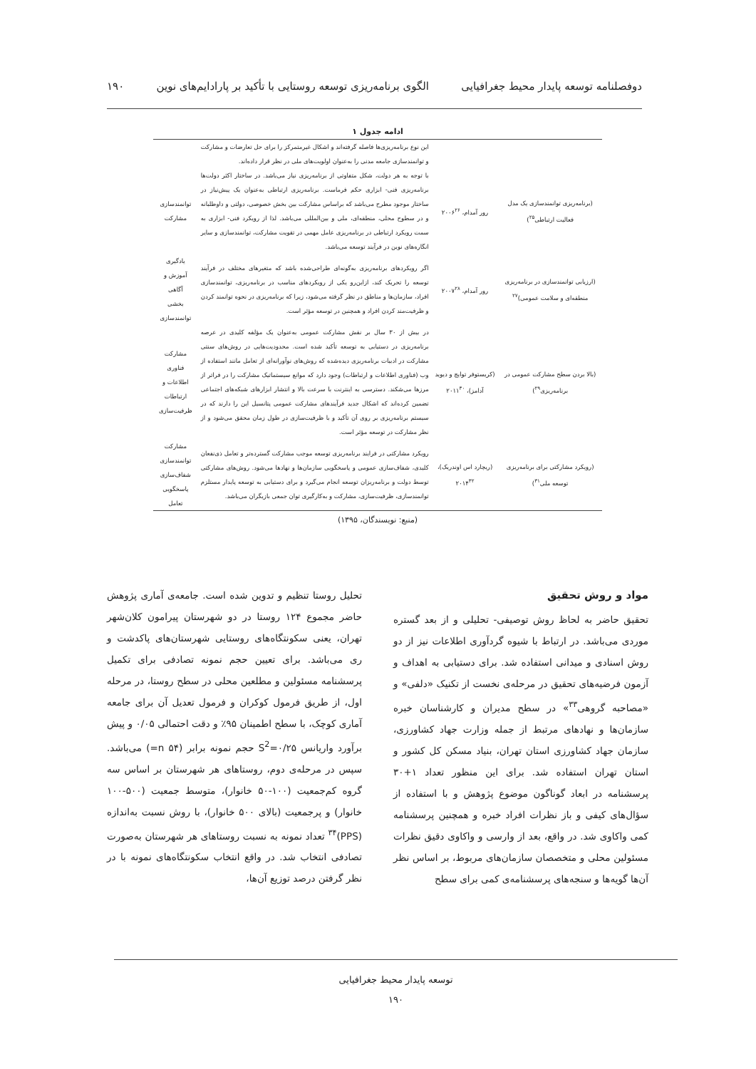دوفصلنامه توسعه پایدار محیط جغرافیایی الگوی برنامه‌ریزی توسعه روستایی با تأکید بر پارادایم‌های نوین ۱۹۰
ادامه جدول ۱
| | | این نوع برنامه‌ریزی‌ها فاصله گرفته‌اند و اشکال غیرمتمرکز را برای حل تعارضات و مشارکت و توانمندسازی جامعه مدنی را به‌عنوان اولویت‌های ملی در نظر قرار داده‌اند. | |
| (برنامه‌ریزی توانمندسازی یک مدل فعالیت ارتباطی<sup>۲۵</sup>) | رور آمدام، ۲۰۰۶<sup>۲۶</sup> | با توجه به هر دولت، شکل متفاوتی از برنامه‌ریزی نیاز می‌باشد. در ساختار اکثر دولت‌ها برنامه‌ریزی فنی- ابزاری حکم فرماست. برنامه‌ریزی ارتباطی به‌عنوان یک پیش‌نیاز در ساختار موجود مطرح می‌باشد که براساس مشارکت بین بخش خصوصی، دولتی و داوطلبانه و در سطوح محلی، منطقه‌ای، ملی و بین‌المللی می‌باشد. لذا از رویکرد فنی- ابزاری به سمت رویکرد ارتباطی در برنامه‌ریزی عامل مهمی در تقویت مشارکت، توانمندسازی و سایر انگاره‌های نوین در فرآیند توسعه می‌باشد. | توانمندسازی مشارکت |
| (ارزیابی توانمندسازی در برنامه‌ریزی منطقه‌ای و سلامت عمومی)<sup>۲۷</sup> | رور آمدام، ۲۰۰۷<sup>۲۸</sup> | اگر رویکردهای برنامه‌ریزی به‌گونه‌ای طراحی‌شده باشد که متغیرهای مختلف در فرآیند توسعه را تحریک کند، ازاین‌رو یکی از رویکردهای مناسب در برنامه‌ریزی، توانمندسازی افراد، سازمان‌ها و مناطق در نظر گرفته می‌شود، زیرا که برنامه‌ریزی در نحوه توانمند کردن و ظرفیت‌مند کردن افراد و همچنین در توسعه مؤثر است. | یادگیری آموزش و آگاهی بخشی توانمندسازی |
| (بالا بردن سطح مشارکت عمومی در برنامه‌ریزی<sup>۲۹</sup>) | (کریستوفر توایچ و دیوید آدامز)، ۲۰۱۱<sup>۳۰</sup> | در بیش از ۳۰ سال بر نقش مشارکت عمومی به‌عنوان یک مؤلفه کلیدی در عرصه برنامه‌ریزی در دستیابی به توسعه تأکید شده است. محدودیت‌هایی در روش‌های سنتی مشارکت در ادبیات برنامه‌ریزی دیده‌شده که روش‌های نوآورانه‌ای از تعامل مانند استفاده از وب (فناوری اطلاعات و ارتباطات) وجود دارد که موانع سیستماتیک مشارکت را در فراتر از مرزها می‌شکند. دسترسی به اینترنت با سرعت بالا و انتشار ابزارهای شبکه‌های اجتماعی تضمین کرده‌اند که اشکال جدید فرآیندهای مشارکت عمومی پتانسیل این را دارند که در سیستم برنامه‌ریزی بر روی آن تأکید و با ظرفیت‌سازی در طول زمان محقق می‌شود و از نظر مشارکت در توسعه مؤثر است. | مشارکت فناوری اطلاعات و ارتباطات ظرفیت‌سازی |
| (رویکرد مشارکتی برای برنامه‌ریزی توسعه ملی<sup>۳۱</sup>) | (ریچارد اس اوندریک)، ۲۰۱۴<sup>۳۲</sup> | رویکرد مشارکتی در فرایند برنامه‌ریزی توسعه موجب مشارکت گسترده‌تر و تعامل ذی‌نفعان کلیدی، شفاف‌سازی عمومی و پاسخگویی سازمان‌ها و نهادها می‌شود. روش‌های مشارکتی توسط دولت و برنامه‌ریزان توسعه انجام می‌گیرد و برای دستیابی به توسعه پایدار مستلزم توانمندسازی، ظرفیت‌سازی، مشارکت و به‌کارگیری توان جمعی بازیگران می‌باشد. | مشارکت توانمندسازی شفاف‌سازی پاسخگویی تعامل |
(منبع: نویسندگان، ۱۳۹۵)
مواد و روش تحقیق
تحقیق حاضر به لحاظ روش توصیفی- تحلیلی و از بعد گستره موردی می‌باشد. در ارتباط با شیوه گردآوری اطلاعات نیز از دو روش اسنادی و میدانی استفاده شد. برای دستیابی به اهداف و آزمون فرضیه‌های تحقیق در مرحله‌ی نخست از تکنیک «دلفی» و «مصاحبه گروهی<sup>۳۳</sup>» در سطح مدیران و کارشناسان خبره سازمان‌ها و نهادهای مرتبط از جمله وزارت جهاد کشاورزی، سازمان جهاد کشاورزی استان تهران، بنیاد مسکن کل کشور و استان تهران استفاده شد. برای این منظور تعداد ۱+۳۰ پرسشنامه در ابعاد گوناگون موضوع پژوهش و با استفاده از سؤال‌های کیفی و باز نظرات افراد خبره و همچنین پرسشنامه کمی واکاوی شد. در واقع، بعد از وارسی و واکاوی دقیق نظرات مسئولین محلی و متخصصان سازمان‌های مربوط، بر اساس نظر آن‌ها گویه‌ها و سنجه‌های پرسشنامه‌ی کمی برای سطح
تحلیل روستا تنظیم و تدوین شده است. جامعه‌ی آماری پژوهش حاضر مجموع ۱۲۴ روستا در دو شهرستان پیرامون کلان‌شهر تهران، یعنی سکونتگاه‌های روستایی شهرستان‌های پاکدشت و ری می‌باشد. برای تعیین حجم نمونه تصادفی برای تکمیل پرسشنامه مسئولین و مطلعین محلی در سطح روستا، در مرحله اول، از طریق فرمول کوکران و فرمول تعدیل آن برای جامعه آماری کوچک، با سطح اطمینان ۹۵٪ و دقت احتمالی ۰/۰۵ و پیش برآورد واریانس S<sup>2</sup>=۰/۲۵ حجم نمونه برابر (۵۴ n=) می‌باشد. سپس در مرحله‌ی دوم، روستاهای هر شهرستان بر اساس سه گروه کم‌جمعیت (۱۰۰-۵۰ خانوار)، متوسط جمعیت (۵۰۰-۱۰۰ خانوار) و پرجمعیت (بالای ۵۰۰ خانوار)، با روش نسبت به‌اندازه (PPS)<sup>۳۴</sup> تعداد نمونه به نسبت روستاهای هر شهرستان به‌صورت تصادفی انتخاب شد. در واقع انتخاب سکونتگاه‌های نمونه با در نظر گرفتن درصد توزیع آن‌ها،
توسعه پایدار محیط جغرافیایی
۱۹۰